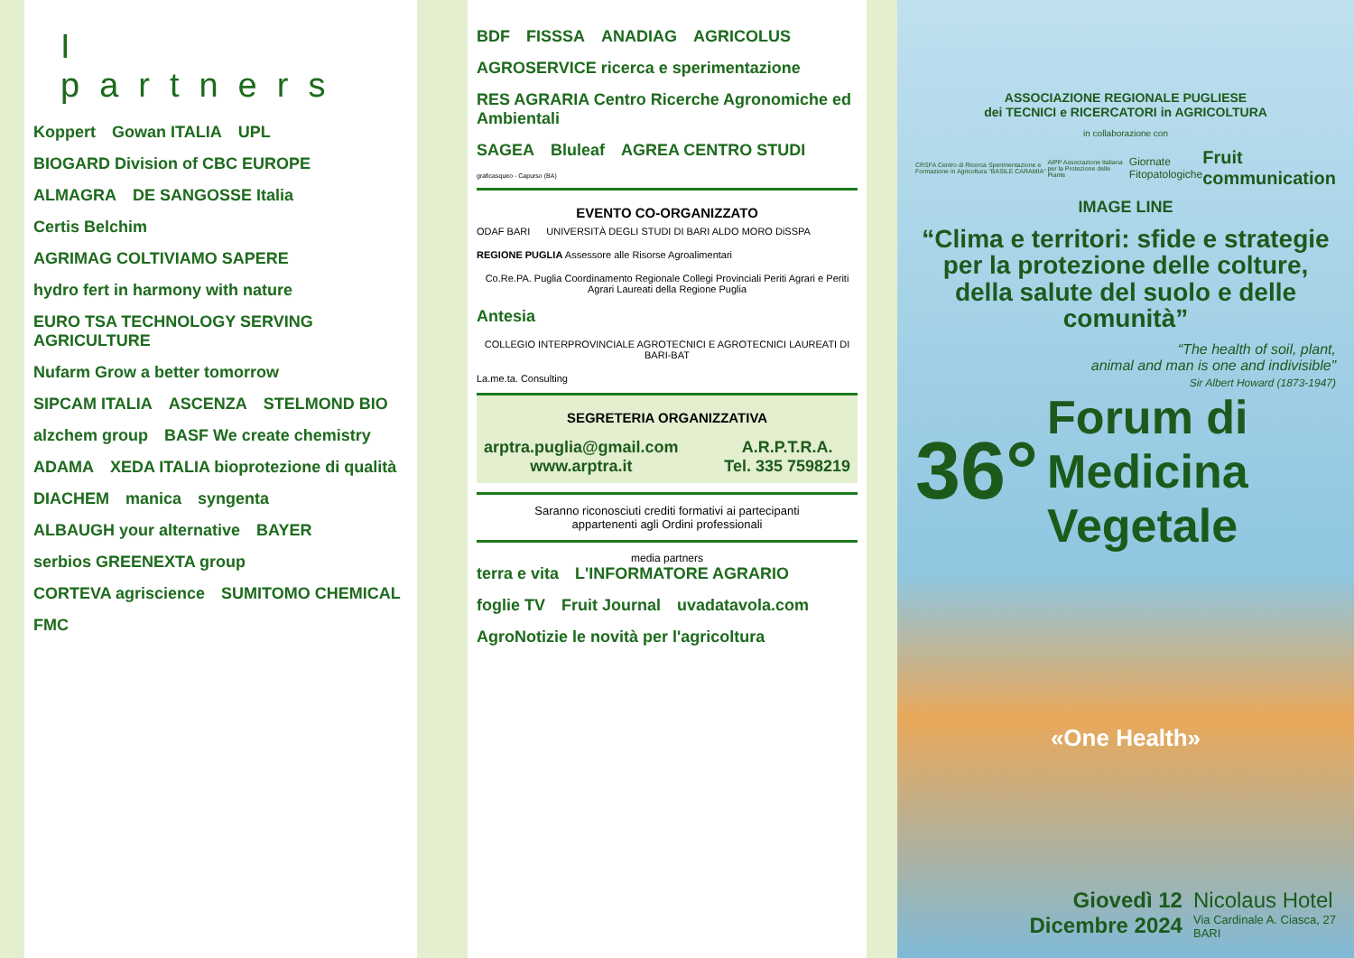I partners
Koppert Gowan ITALIA UPL BIOGARD Division of CBC EUROPE ALMAGRA DE SANGOSSE Italia Certis Belchim AGRIMAG COLTIVIAMO SAPERE hydro fert in harmony with nature EURO TSA TECHNOLOGY SERVING AGRICULTURE Nufarm Grow a better tomorrow SIPCAM ITALIA ASCENZA STELMOND BIO alzchem group BASF We create chemistry ADAMA XEDA ITALIA bioprotezione di qualità DIACHEM manica syngenta ALBAUGH your alternative BAYER serbios GREENEXTA group CORTEVA agriscience SUMITOMO CHEMICAL FMC
BDF FISSSA ANADIAG AGRICOLUS AGROSERVICE ricerca e sperimentazione RES AGRARIA Centro Ricerche Agronomiche ed Ambientali SAGEA Bluleaf AGREA CENTRO STUDI graficasqueo - Capurso (BA)
EVENTO CO-ORGANIZZATO
ODAF BARI UNIVERSITÀ DEGLI STUDI DI BARI ALDO MORO DiSSPA REGIONE PUGLIA Assessore alle Risorse Agroalimentari Co.Re.PA. Puglia Coordinamento Regionale Collegi Provinciali Periti Agrari e Periti Agrari Laureati della Regione Puglia Antesia COLLEGIO INTERPROVINCIALE AGROTECNICI E AGROTECNICI LAUREATI DI BARI-BAT La.me.ta. Consulting
SEGRETERIA ORGANIZZATIVA
arptra.puglia@gmail.com
www.arptra.it
A.R.P.T.R.A.
Tel. 335 7598219
Saranno riconosciuti crediti formativi ai partecipanti
appartenenti agli Ordini professionali
media partners
terra e vita L'INFORMATORE AGRARIO foglie TV Fruit Journal uvadatavola.com AgroNotizie le novità per l'agricoltura
ASSOCIAZIONE REGIONALE PUGLIESE
dei TECNICI e RICERCATORI in AGRICOLTURA
in collaborazione con
CRSFA Centro di Ricerca Sperimentazione e Formazione in Agricoltura "BASILE CARAMIA" AIPP Associazione Italiana per la Protezione delle Piante Giornate Fitopatologiche Fruit communication
IMAGE LINE
“Clima e territori: sfide e strategie per la protezione delle colture, della salute del suolo e delle comunità”
“The health of soil, plant,
animal and man is one and indivisible”
Sir Albert Howard (1873-1947)
36° Forum di
Medicina Vegetale
«One Health»
Giovedì 12
Dicembre 2024
Nicolaus Hotel
Via Cardinale A. Ciasca, 27
BARI